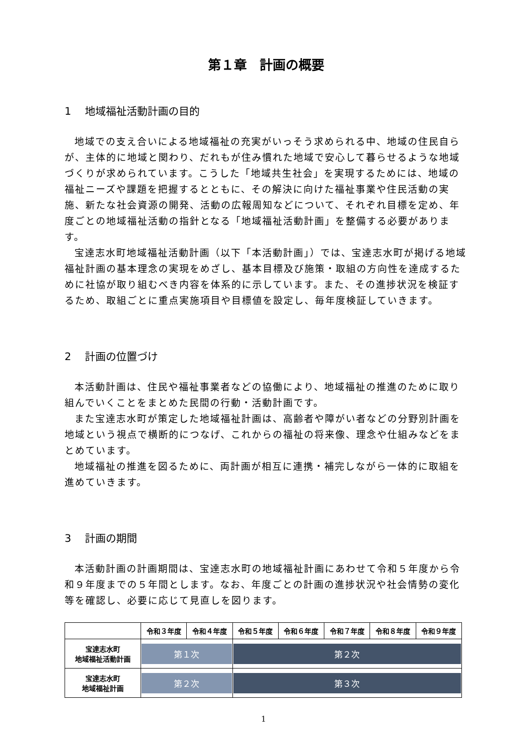第１章　計画の概要
1　 地域福祉活動計画の目的
地域での支え合いによる地域福祉の充実がいっそう求められる中、地域の住民自らが、主体的に地域と関わり、だれもが住み慣れた地域で安心して暮らせるような地域づくりが求められています。こうした「地域共生社会」を実現するためには、地域の福祉ニーズや課題を把握するとともに、その解決に向けた福祉事業や住民活動の実施、新たな社会資源の開発、活動の広報周知などについて、それぞれ目標を定め、年度ごとの地域福祉活動の指針となる「地域福祉活動計画」を整備する必要があります。
宝達志水町地域福祉活動計画（以下「本活動計画」）では、宝達志水町が掲げる地域福祉計画の基本理念の実現をめざし、基本目標及び施策・取組の方向性を達成するために社協が取り組むべき内容を体系的に示しています。また、その進捗状況を検証するため、取組ごとに重点実施項目や目標値を設定し、毎年度検証していきます。
2　 計画の位置づけ
本活動計画は、住民や福祉事業者などの協働により、地域福祉の推進のために取り組んでいくことをまとめた民間の行動・活動計画です。
また宝達志水町が策定した地域福祉計画は、高齢者や障がい者などの分野別計画を地域という視点で横断的につなげ、これからの福祉の将来像、理念や仕組みなどをまとめています。
地域福祉の推進を図るために、両計画が相互に連携・補完しながら一体的に取組を進めていきます。
3　 計画の期間
本活動計画の計画期間は、宝達志水町の地域福祉計画にあわせて令和５年度から令和９年度までの５年間とします。なお、年度ごとの計画の進捗状況や社会情勢の変化等を確認し、必要に応じて見直しを図ります。
| | 令和３年度 | 令和４年度 | 令和５年度 | 令和６年度 | 令和７年度 | 令和８年度 | 令和９年度 |
| --- | --- | --- | --- | --- | --- | --- | --- |
| 宝達志水町 地域福祉活動計画 | 第１次 | | 第２次 | | | | |
| 宝達志水町 地域福祉計画 | 第２次 | | 第３次 | | | | |
1